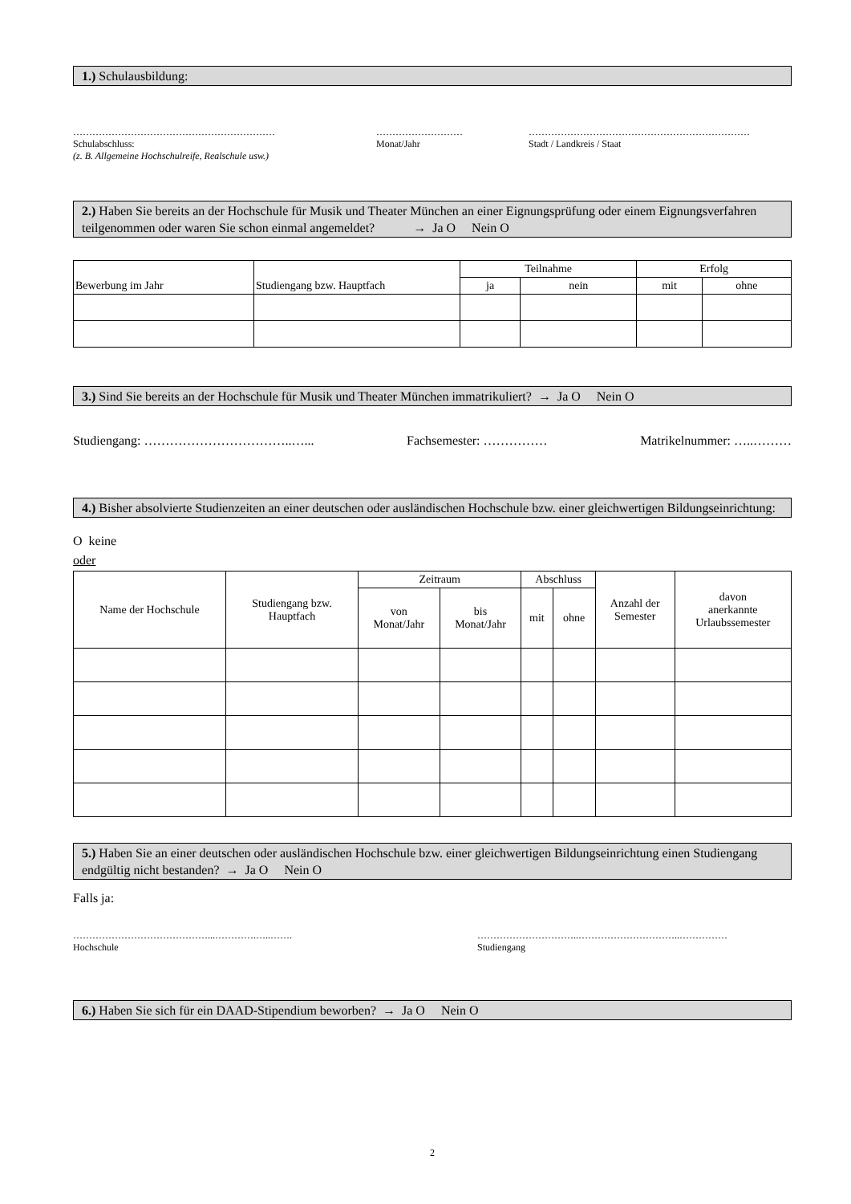1.) Schulausbildung:
………………………………………………………
Schulabschluss:
(z. B. Allgemeine Hochschulreife, Realschule usw.)
………………………
Monat/Jahr
……………………………………………………………
Stadt / Landkreis / Staat
2.) Haben Sie bereits an der Hochschule für Musik und Theater München an einer Eignungsprüfung oder einem Eignungsverfahren teilgenommen oder waren Sie schon einmal angemeldet? → Ja O Nein O
| Bewerbung im Jahr | Studiengang bzw. Hauptfach | Teilnahme | | Erfolg | |
| --- | --- | --- | --- | --- | --- |
| | | ja | nein | mit | ohne |
3.) Sind Sie bereits an der Hochschule für Musik und Theater München immatrikuliert? → Ja O Nein O
Studiengang: ……………………………..…... Fachsemester: …………… Matrikelnummer: …..………
4.) Bisher absolvierte Studienzeiten an einer deutschen oder ausländischen Hochschule bzw. einer gleichwertigen Bildungseinrichtung:
O keine
oder
| Name der Hochschule | Studiengang bzw. Hauptfach | Zeitraum | | Abschluss | | Anzahl der Semester | davon anerkannte Urlaubssemester |
| --- | --- | --- | --- | --- | --- | --- | --- |
| | | von Monat/Jahr | bis Monat/Jahr | mit | ohne | | |
5.) Haben Sie an einer deutschen oder ausländischen Hochschule bzw. einer gleichwertigen Bildungseinrichtung einen Studiengang endgültig nicht bestanden? → Ja O Nein O
Falls ja:
……………………………………...………….…..…….
Hochschule
…………………………..…………………………..……………
Studiengang
6.) Haben Sie sich für ein DAAD-Stipendium beworben? → Ja O Nein O
2